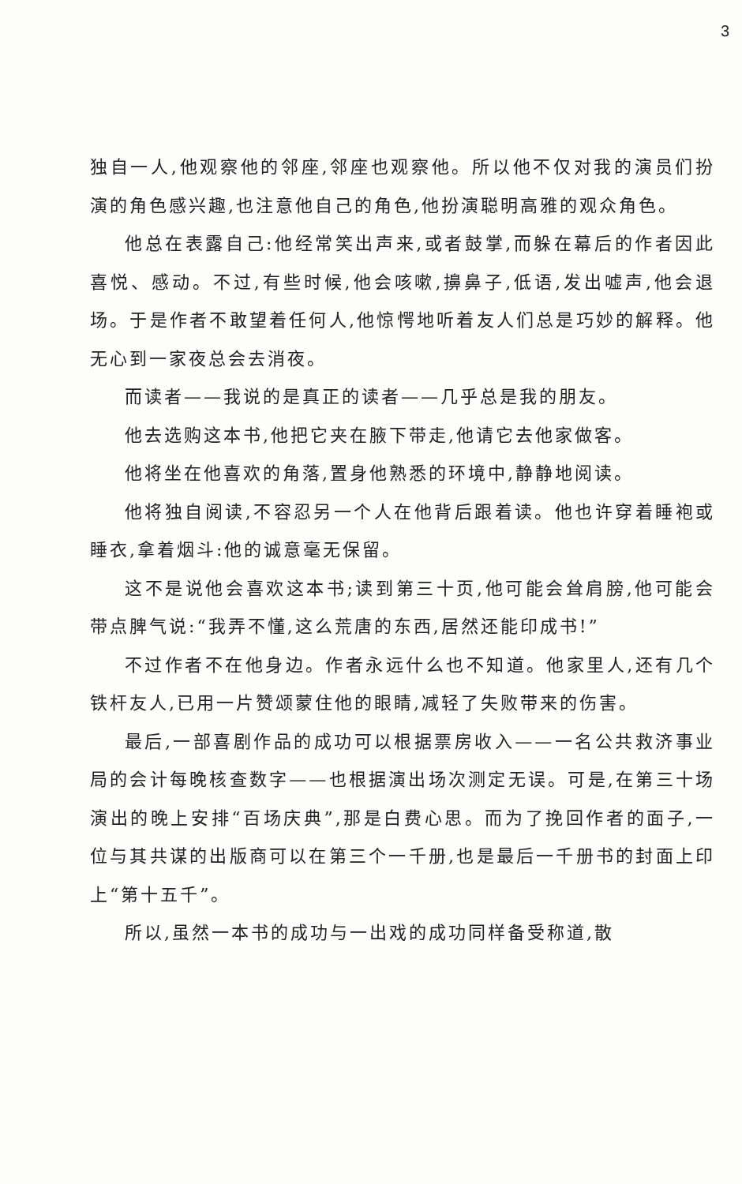3
独自一人,他观察他的邻座,邻座也观察他。所以他不仅对我的演员们扮演的角色感兴趣,也注意他自己的角色,他扮演聪明高雅的观众角色。
他总在表露自己:他经常笑出声来,或者鼓掌,而躲在幕后的作者因此喜悦、感动。不过,有些时候,他会咳嗽,擤鼻子,低语,发出嘘声,他会退场。于是作者不敢望着任何人,他惊愕地听着友人们总是巧妙的解释。他无心到一家夜总会去消夜。
而读者——我说的是真正的读者——几乎总是我的朋友。
他去选购这本书,他把它夹在腋下带走,他请它去他家做客。
他将坐在他喜欢的角落,置身他熟悉的环境中,静静地阅读。
他将独自阅读,不容忍另一个人在他背后跟着读。他也许穿着睡袍或睡衣,拿着烟斗:他的诚意毫无保留。
这不是说他会喜欢这本书;读到第三十页,他可能会耸肩膀,他可能会带点脾气说:“我弄不懂,这么荒唐的东西,居然还能印成书!”
不过作者不在他身边。作者永远什么也不知道。他家里人,还有几个铁杆友人,已用一片赞颂蒙住他的眼睛,减轻了失败带来的伤害。
最后,一部喜剧作品的成功可以根据票房收入——一名公共救济事业局的会计每晚核查数字——也根据演出场次测定无误。可是,在第三十场演出的晚上安排“百场庆典”,那是白费心思。而为了挽回作者的面子,一位与其共谋的出版商可以在第三个一千册,也是最后一千册书的封面上印上“第十五千”。
所以,虽然一本书的成功与一出戏的成功同样备受称道,散